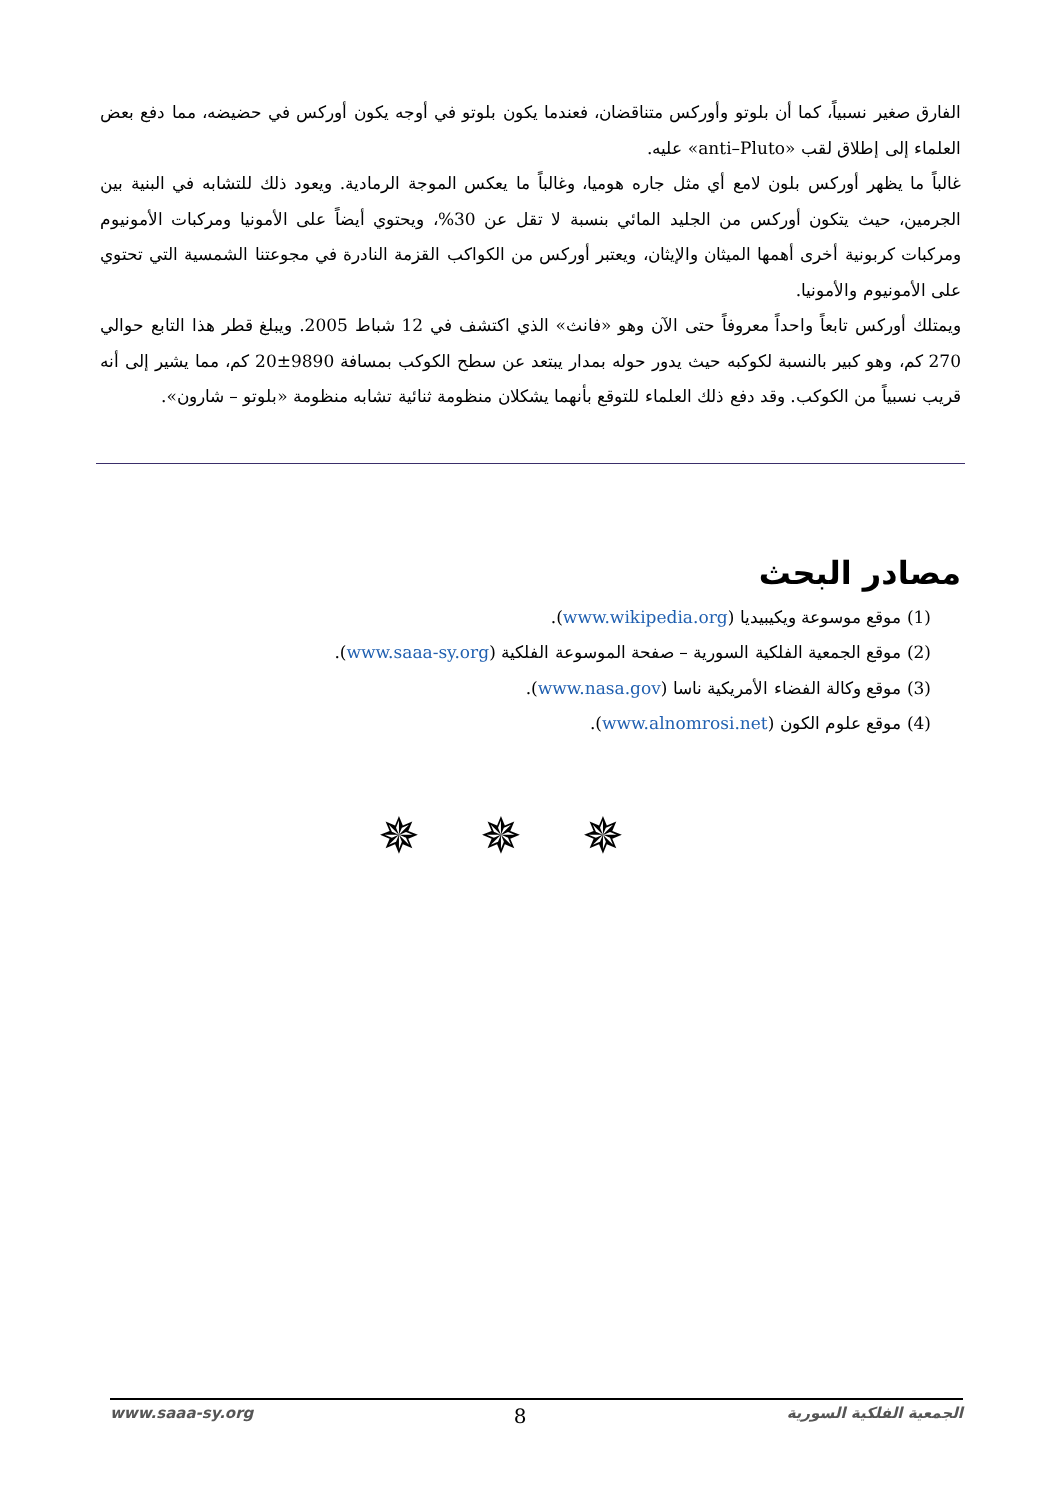الفارق صغير نسبياً، كما أن بلوتو وأوركس متناقضان، فعندما يكون بلوتو في أوجه يكون أوركس في حضيضه، مما دفع بعض العلماء إلى إطلاق لقب «anti–Pluto» عليه.
غالباً ما يظهر أوركس بلون لامع أي مثل جاره هوميا، وغالباً ما يعكس الموجة الرمادية. ويعود ذلك للتشابه في البنية بين الجرمين، حيث يتكون أوركس من الجليد المائي بنسبة لا تقل عن 30%، ويحتوي أيضاً على الأمونيا ومركبات الأمونيوم ومركبات كربونية أخرى أهمها الميثان والإيثان، ويعتبر أوركس من الكواكب القزمة النادرة في مجوعتنا الشمسية التي تحتوي على الأمونيوم والأمونيا.
ويمتلك أوركس تابعاً واحداً معروفاً حتى الآن وهو «فانث» الذي اكتشف في 12 شباط 2005. ويبلغ قطر هذا التابع حوالي 270 كم، وهو كبير بالنسبة لكوكبه حيث يدور حوله بمدار يبتعد عن سطح الكوكب بمسافة 9890±20 كم، مما يشير إلى أنه قريب نسبياً من الكوكب. وقد دفع ذلك العلماء للتوقع بأنهما يشكلان منظومة ثنائية تشابه منظومة «بلوتو – شارون».
مصادر البحث
(1) موقع موسوعة ويكيبيديا (www.wikipedia.org).
(2) موقع الجمعية الفلكية السورية – صفحة الموسوعة الفلكية (www.saaa-sy.org).
(3) موقع وكالة الفضاء الأمريكية ناسا (www.nasa.gov).
(4) موقع علوم الكون (www.alnomrosi.net).
✵✵✵
www.saaa-sy.org 8 الجمعية الفلكية السورية